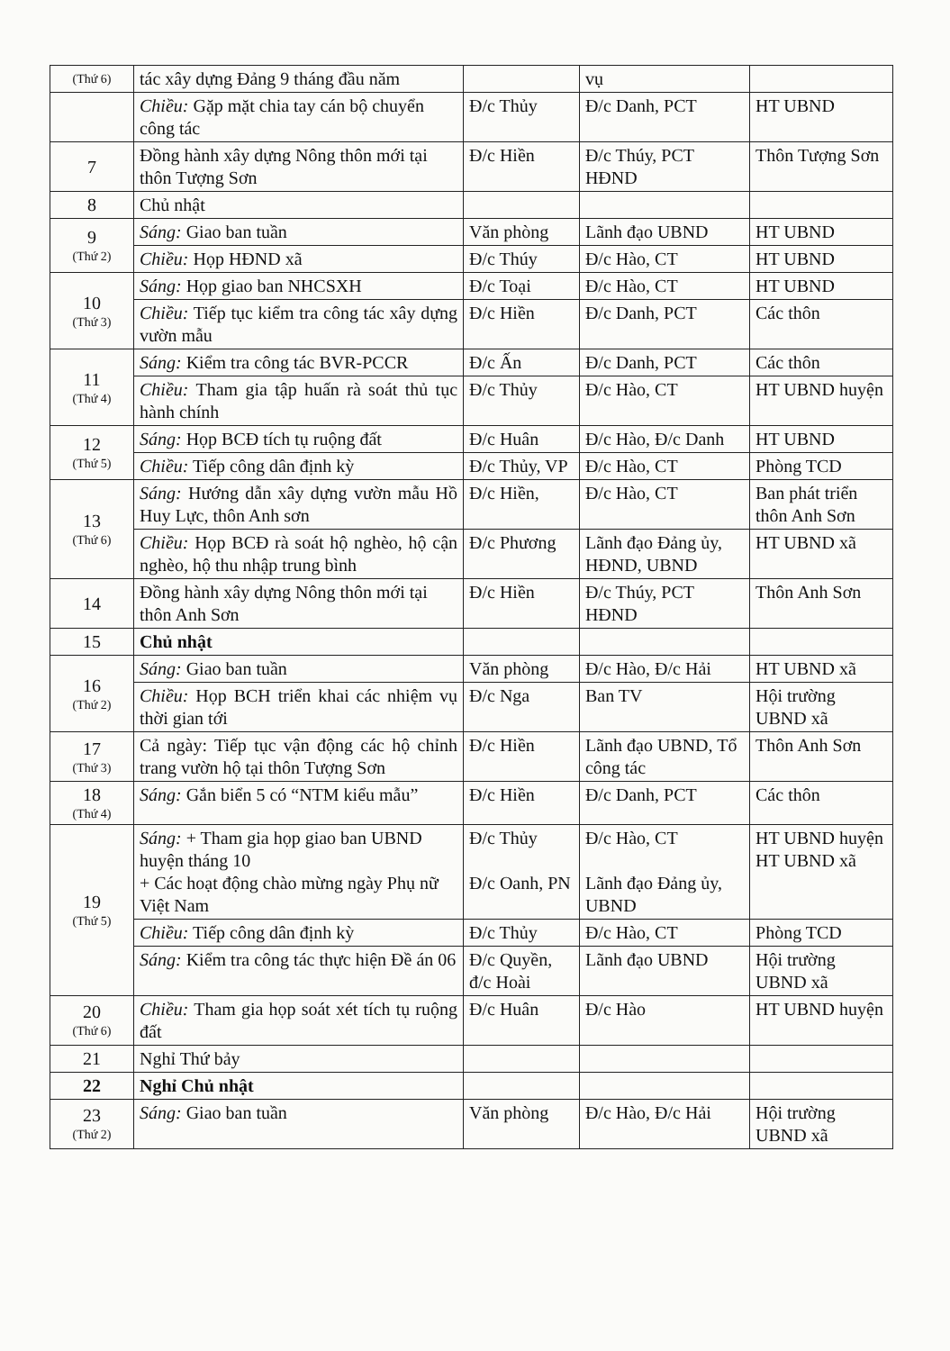| (Thứ 6) | tác xây dựng Đảng 9 tháng đầu năm | | vụ | |
| | Chiều: Gặp mặt chia tay cán bộ chuyển công tác | Đ/c Thủy | Đ/c Danh, PCT | HT UBND |
| 7 | Đồng hành xây dựng Nông thôn mới tại thôn Tượng Sơn | Đ/c Hiền | Đ/c Thúy, PCT HĐND | Thôn Tượng Sơn |
| 8 | Chủ nhật | | | |
| 9 (Thứ 2) | Sáng: Giao ban tuần | Văn phòng | Lãnh đạo UBND | HT UBND |
| | Chiều: Họp HĐND xã | Đ/c Thúy | Đ/c Hào, CT | HT UBND |
| 10 (Thứ 3) | Sáng: Họp giao ban NHCSXH | Đ/c Toại | Đ/c Hào, CT | HT UBND |
| | Chiều: Tiếp tục kiểm tra công tác xây dựng vườn mẫu | Đ/c Hiền | Đ/c Danh, PCT | Các thôn |
| 11 (Thứ 4) | Sáng: Kiểm tra công tác BVR-PCCR | Đ/c Ấn | Đ/c Danh, PCT | Các thôn |
| | Chiều: Tham gia tập huấn rà soát thủ tục hành chính | Đ/c Thủy | Đ/c Hào, CT | HT UBND huyện |
| 12 (Thứ 5) | Sáng: Họp BCĐ tích tụ ruộng đất | Đ/c Huân | Đ/c Hào, Đ/c Danh | HT UBND |
| | Chiều: Tiếp công dân định kỳ | Đ/c Thủy, VP | Đ/c Hào, CT | Phòng TCD |
| 13 (Thứ 6) | Sáng: Hướng dẫn xây dựng vườn mẫu Hồ Huy Lực, thôn Anh sơn | Đ/c Hiền, | Đ/c Hào, CT | Ban phát triển thôn Anh Sơn |
| | Chiều: Họp BCĐ rà soát hộ nghèo, hộ cận nghèo, hộ thu nhập trung bình | Đ/c Phương | Lãnh đạo Đảng ủy, HĐND, UBND | HT UBND xã |
| 14 | Đồng hành xây dựng Nông thôn mới tại thôn Anh Sơn | Đ/c Hiền | Đ/c Thúy, PCT HĐND | Thôn Anh Sơn |
| 15 | Chủ nhật | | | |
| 16 (Thứ 2) | Sáng: Giao ban tuần | Văn phòng | Đ/c Hào, Đ/c Hải | HT UBND xã |
| | Chiều: Họp BCH triển khai các nhiệm vụ thời gian tới | Đ/c Nga | Ban TV | Hội trường UBND xã |
| 17 (Thứ 3) | Cả ngày: Tiếp tục vận động các hộ chỉnh trang vườn hộ tại thôn Tượng Sơn | Đ/c Hiền | Lãnh đạo UBND, Tổ công tác | Thôn Anh Sơn |
| 18 (Thứ 4) | Sáng: Gắn biển 5 có “NTM kiểu mẫu” | Đ/c Hiền | Đ/c Danh, PCT | Các thôn |
| 19 (Thứ 5) | Sáng: + Tham gia họp giao ban UBND huyện tháng 10 + Các hoạt động chào mừng ngày Phụ nữ Việt Nam | Đ/c Thủy Đ/c Oanh, PN | Đ/c Hào, CT Lãnh đạo Đảng ủy, UBND | HT UBND huyện HT UBND xã |
| | Chiều: Tiếp công dân định kỳ | Đ/c Thủy | Đ/c Hào, CT | Phòng TCD |
| | Sáng: Kiểm tra công tác thực hiện Đề án 06 | Đ/c Quyền, đ/c Hoài | Lãnh đạo UBND | Hội trường UBND xã |
| 20 (Thứ 6) | Chiều: Tham gia họp soát xét tích tụ ruộng đất | Đ/c Huân | Đ/c Hào | HT UBND huyện |
| 21 | Nghỉ Thứ bảy | | | |
| 22 | Nghỉ Chủ nhật | | | |
| 23 (Thứ 2) | Sáng: Giao ban tuần | Văn phòng | Đ/c Hào, Đ/c Hải | Hội trường UBND xã |